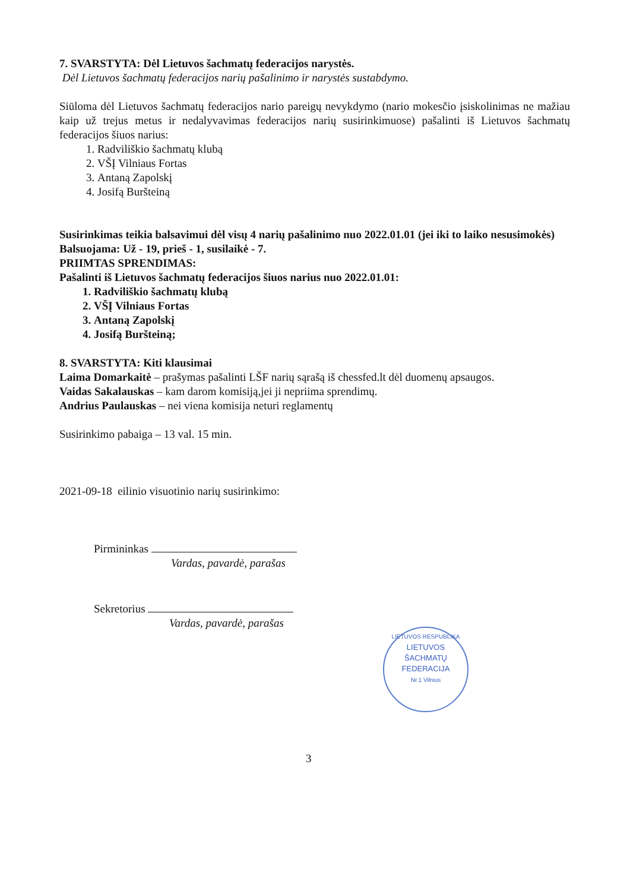7. SVARSTYTA: Dėl Lietuvos šachmatų federacijos narystės.
Dėl Lietuvos šachmatų federacijos narių pašalinimo ir narystės sustabdymo.
Siūloma dėl Lietuvos šachmatų federacijos nario pareigų nevykdymo (nario mokesčio įsiskolinimas ne mažiau kaip už trejus metus ir nedalyvavimas federacijos narių susirinkimuose) pašalinti iš Lietuvos šachmatų federacijos šiuos narius:
1. Radviliškio šachmatų klubą
2. VŠĮ Vilniaus Fortas
3. Antaną Zapolskį
4. Josifą Buršteiną
Susirinkimas teikia balsavimui dėl visų 4 narių pašalinimo nuo 2022.01.01 (jei iki to laiko nesusimokės)
Balsuojama: Už - 19, prieš - 1, susilaikė - 7.
PRIIMTAS SPRENDIMAS:
Pašalinti iš Lietuvos šachmatų federacijos šiuos narius nuo 2022.01.01:
1. Radviliškio šachmatų klubą
2. VŠĮ Vilniaus Fortas
3. Antaną Zapolskį
4. Josifą Buršteiną;
8. SVARSTYTA: Kiti klausimai
Laima Domarkaitė – prašymas pašalinti LŠF narių sąrašą iš chessfed.lt dėl duomenų apsaugos.
Vaidas Sakalauskas – kam darom komisiją,jei ji nepriima sprendimų.
Andrius Paulauskas – nei viena komisija neturi reglamentų
Susirinkimo pabaiga – 13 val. 15 min.
2021-09-18 eilinio visuotinio narių susirinkimo:
Pirmininkas
Vardas, pavardė, parašas
Sekretorius
Vardas, pavardė, parašas
LIETUVOS RESPUBLIKA
LIETUVOS
ŠACHMATŲ
FEDERACIJA
Nr.1 Vilnius
3